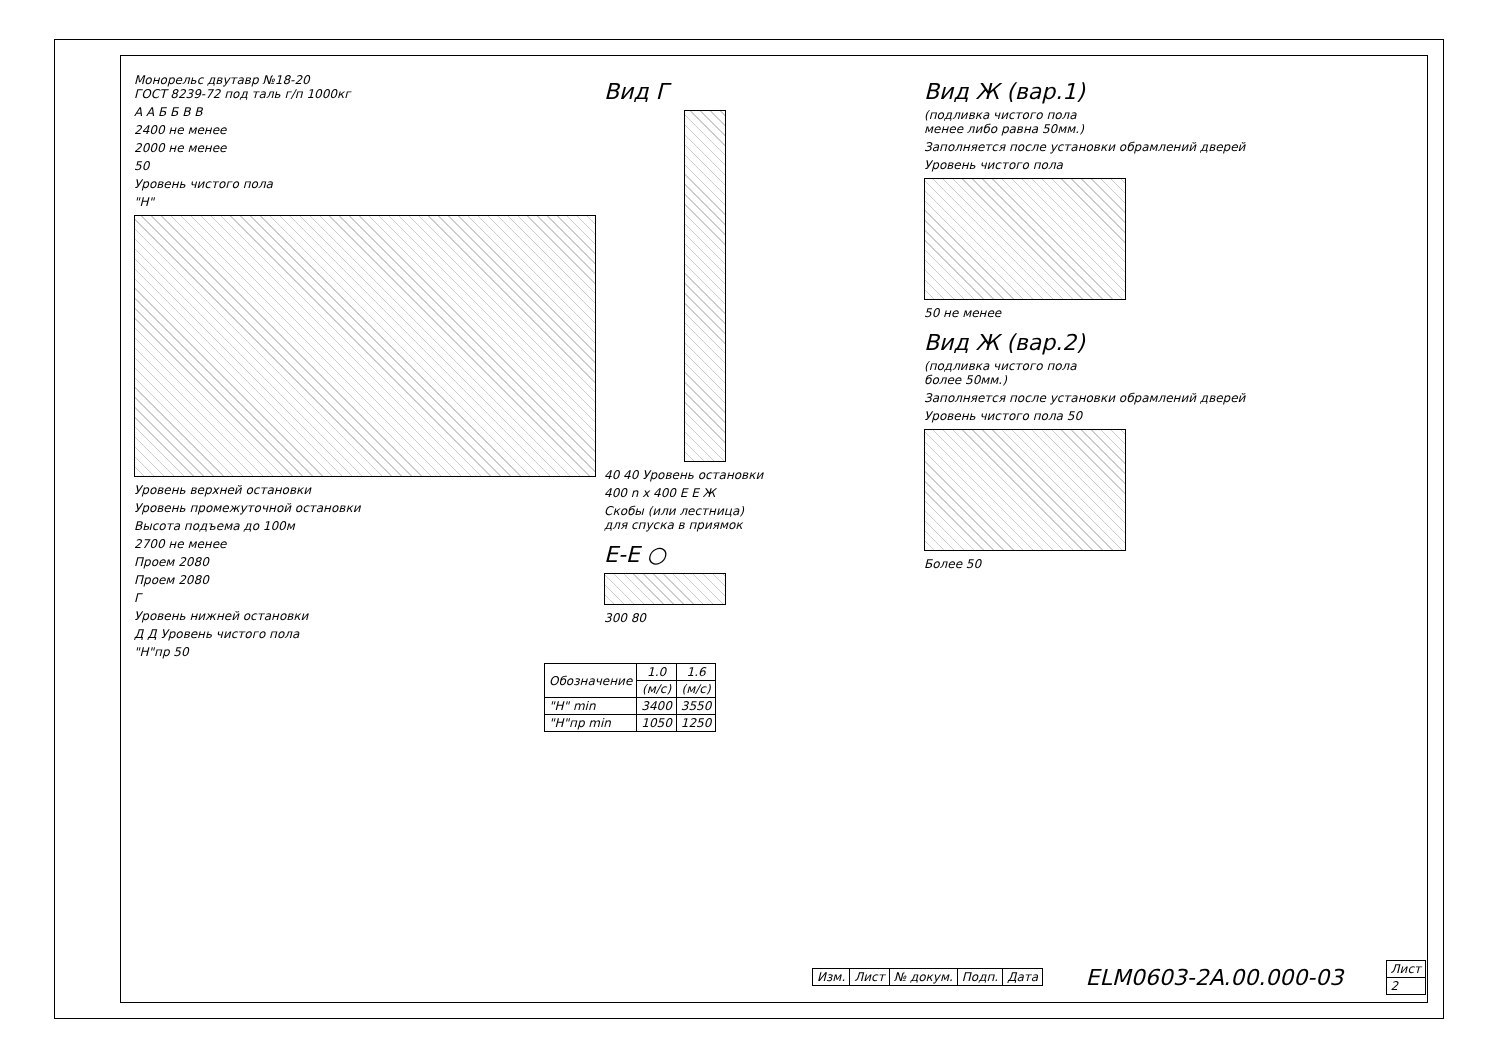Монорельс двутавр №18-20
ГОСТ 8239-72 под таль г/п 1000кг
А А Б Б В В
2400 не менее
2000 не менее
50
Уровень чистого пола
"Н"
Уровень верхней остановки
Уровень промежуточной остановки
Высота подъема до 100м
2700 не менее
Проем 2080
Проем 2080
Г
Уровень нижней остановки
Д Д Уровень чистого пола
"Н"пр 50
| Обозначение | 1.0 | 1.6 |
| --- | --- | --- |
| | (м/с) | (м/с) |
| "Н" min | 3400 | 3550 |
| "Н"пр min | 1050 | 1250 |
Вид Г
40 40 Уровень остановки
400 n x 400 Е Е Ж
Скобы (или лестница)
для спуска в приямок
Е-Е ○
300 80
Вид Ж (вар.1)
(подливка чистого пола
менее либо равна 50мм.)
Заполняется после установки обрамлений дверей
Уровень чистого пола
50 не менее
Вид Ж (вар.2)
(подливка чистого пола
более 50мм.)
Заполняется после установки обрамлений дверей
Уровень чистого пола 50
Более 50
| Изм. | Лист | № докум. | Подп. | Дата |
ELM0603-2A.00.000-03
| Лист |
| 2 |